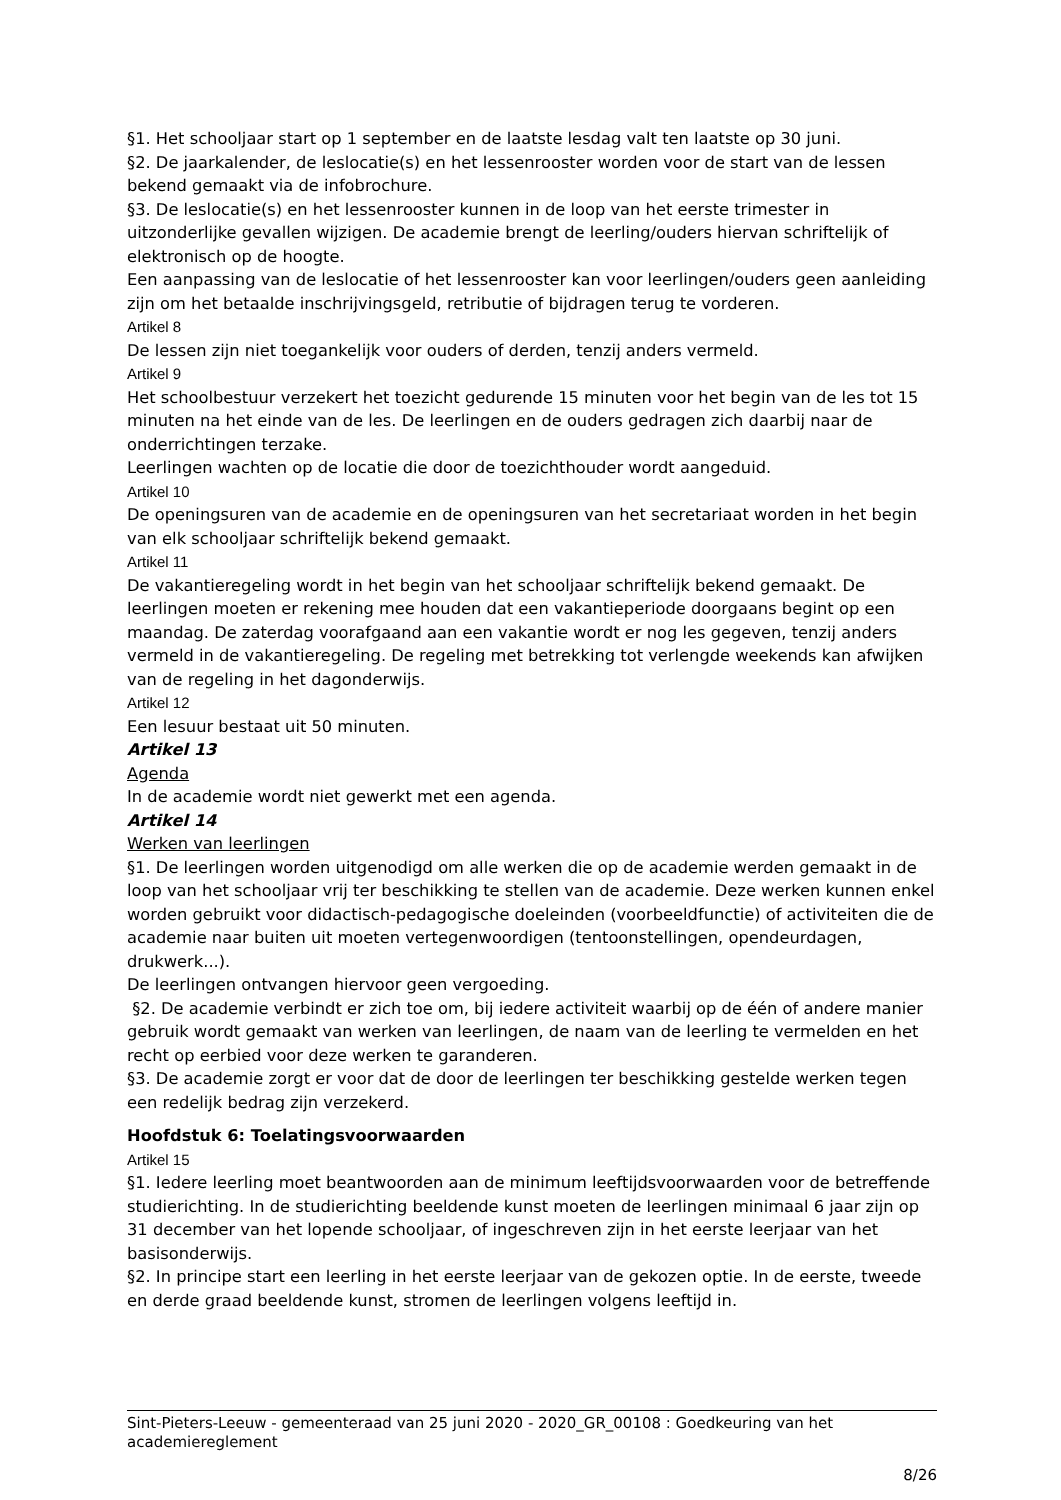§1. Het schooljaar start op 1 september en de laatste lesdag valt ten laatste op 30 juni.
§2. De jaarkalender, de leslocatie(s) en het lessenrooster worden voor de start van de lessen bekend gemaakt via de infobrochure.
§3. De leslocatie(s) en het lessenrooster kunnen in de loop van het eerste trimester in uitzonderlijke gevallen wijzigen. De academie brengt de leerling/ouders hiervan schriftelijk of elektronisch op de hoogte.
Een aanpassing van de leslocatie of het lessenrooster kan voor leerlingen/ouders geen aanleiding zijn om het betaalde inschrijvingsgeld, retributie of bijdragen terug te vorderen.
Artikel 8
De lessen zijn niet toegankelijk voor ouders of derden, tenzij anders vermeld.
Artikel 9
Het schoolbestuur verzekert het toezicht gedurende 15 minuten voor het begin van de les tot 15 minuten na het einde van de les. De leerlingen en de ouders gedragen zich daarbij naar de onderrichtingen terzake.
Leerlingen wachten op de locatie die door de toezichthouder wordt aangeduid.
Artikel 10
De openingsuren van de academie en de openingsuren van het secretariaat worden in het begin van elk schooljaar schriftelijk bekend gemaakt.
Artikel 11
De vakantieregeling wordt in het begin van het schooljaar schriftelijk bekend gemaakt. De leerlingen moeten er rekening mee houden dat een vakantieperiode doorgaans begint op een maandag. De zaterdag voorafgaand aan een vakantie wordt er nog les gegeven, tenzij anders vermeld in de vakantieregeling. De regeling met betrekking tot verlengde weekends kan afwijken van de regeling in het dagonderwijs.
Artikel 12
Een lesuur bestaat uit 50 minuten.
Artikel 13
Agenda
In de academie wordt niet gewerkt met een agenda.
Artikel 14
Werken van leerlingen
§1. De leerlingen worden uitgenodigd om alle werken die op de academie werden gemaakt in de loop van het schooljaar vrij ter beschikking te stellen van de academie. Deze werken kunnen enkel worden gebruikt voor didactisch-pedagogische doeleinden (voorbeeldfunctie) of activiteiten die de academie naar buiten uit moeten vertegenwoordigen (tentoonstellingen, opendeurdagen, drukwerk...).
De leerlingen ontvangen hiervoor geen vergoeding.
§2. De academie verbindt er zich toe om, bij iedere activiteit waarbij op de één of andere manier gebruik wordt gemaakt van werken van leerlingen, de naam van de leerling te vermelden en het recht op eerbied voor deze werken te garanderen.
§3. De academie zorgt er voor dat de door de leerlingen ter beschikking gestelde werken tegen een redelijk bedrag zijn verzekerd.
Hoofdstuk 6: Toelatingsvoorwaarden
Artikel 15
§1. Iedere leerling moet beantwoorden aan de minimum leeftijdsvoorwaarden voor de betreffende studierichting. In de studierichting beeldende kunst moeten de leerlingen minimaal 6 jaar zijn op 31 december van het lopende schooljaar, of ingeschreven zijn in het eerste leerjaar van het basisonderwijs.
§2. In principe start een leerling in het eerste leerjaar van de gekozen optie. In de eerste, tweede en derde graad beeldende kunst, stromen de leerlingen volgens leeftijd in.
Sint-Pieters-Leeuw - gemeenteraad van 25 juni 2020 - 2020_GR_00108 : Goedkeuring van het academiereglement
8/26